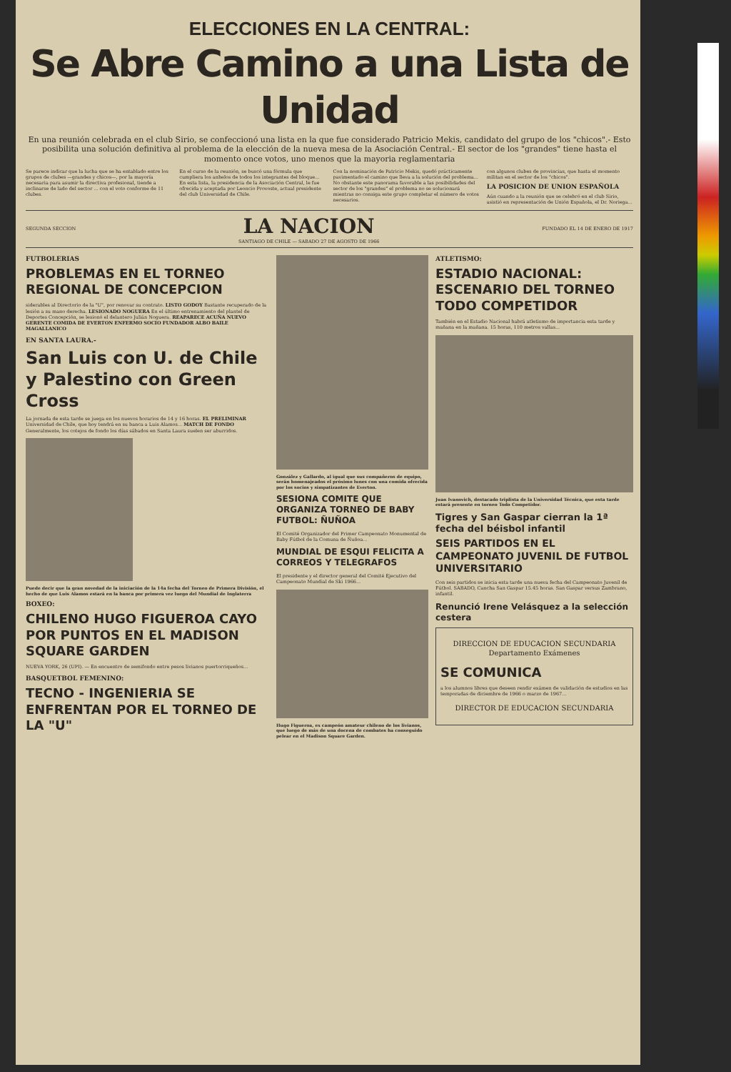ELECCIONES EN LA CENTRAL:
Se Abre Camino a una Lista de Unidad
En una reunión celebrada en el club Sirio, se confeccionó una lista en la que fue considerado Patricio Mekis, candidato del grupo de los "chicos".- Esto posibilita una solución definitiva al problema de la elección de la nueva mesa de la Asociación Central.- El sector de los "grandes" tiene hasta el momento once votos, uno menos que la mayoria reglamentaria
Se parece indicar que la lucha que se ha entablado entre los grupos de clubes —grandes y chicos—, por la mayoría necesaria para asumir la directiva profesional, tiende a inclinarse de lado del sector ... con el voto conforme de 11 clubes.
En el curso de la reunión, se buscó una fórmula que cumpliera los anhelos de todos los integrantes del bloque... En esta lista, la presidencia de la Asociación Central, le fue ofrecida y aceptada por Leoncio Provoste, actual presidente del club Universidad de Chile.
Con la nominación de Patricio Mekis, quedó prácticamente pavimentado el camino que lleva a la solución del problema... No obstante este panorama favorable a las posibilidades del sector de los "grandes" el problema no se solucionará mientras no consiga este grupo completar el número de votos necesarios.
con algunos clubes de provincias, que hasta el momento militan en el sector de los "chicos".
LA POSICION DE UNION ESPAÑOLA
Aún cuando a la reunión que se celebró en el club Sirio, asistió en representación de Unión Española, el Dr. Noriega...
SEGUNDA SECCION
LA NACION
SANTIAGO DE CHILE — SABADO 27 DE AGOSTO DE 1966
FUNDADO EL 14 DE ENERO DE 1917
FUTBOLERIAS
PROBLEMAS EN EL TORNEO REGIONAL DE CONCEPCION
siderables al Directorio de la "U", por renovar su contrato. LISTO GODOY Bastante recuperado de la lesión a su mano derecha. LESIONADO NOGUERA En el último entrenamiento del plantel de Deportes Concepción, se lesionó el delantero Julián Noguera. REAPARECE ACUÑA NUEVO GERENTE COMIDA DE EVERTON ENFERMO SOCIO FUNDADOR ALBO BAILE MAGALLANICO
EN SANTA LAURA.-
San Luis con U. de Chile y Palestino con Green Cross
La jornada de esta tarde se juega en los nuevos horarios de 14 y 16 horas. EL PRELIMINAR Universidad de Chile, que hoy tendrá en su banca a Luis Alamos... MATCH DE FONDO Generalmente, los cotejos de fondo los días sábados en Santa Laura suelen ser aburridos.
Puede decir que la gran novedad de la iniciación de la 14a fecha del Torneo de Primera División, el hecho de que Luis Alamos estará en la banca por primera vez luego del Mundial de Inglaterra
BOXEO:
CHILENO HUGO FIGUEROA CAYO POR PUNTOS EN EL MADISON SQUARE GARDEN
NUEVA YORK, 26 (UPI). — En encuentro de semifondo entre pesos livianos puertorriqueños...
BASQUETBOL FEMENINO:
TECNO - INGENIERIA SE ENFRENTAN POR EL TORNEO DE LA "U"
González y Gallardo, al igual que sus compañeros de equipo, serán homenajeados el próximo lunes con una comida ofrecida por los socios y simpatizantes de Everton.
SESIONA COMITE QUE ORGANIZA TORNEO DE BABY FUTBOL: ÑUÑOA
El Comité Organizador del Primer Campeonato Monumental de Baby Fútbol de la Comuna de Ñuñoa...
MUNDIAL DE ESQUI FELICITA A CORREOS Y TELEGRAFOS
El presidente y el director general del Comité Ejecutivo del Campeonato Mundial de Ski 1966...
Hugo Figueroa, ex campeón amateur chileno de los livianos, que luego de más de una docena de combates ha conseguido pelear en el Madison Square Garden.
ATLETISMO:
ESTADIO NACIONAL: ESCENARIO DEL TORNEO TODO COMPETIDOR
También en el Estadio Nacional habrá atletismo de importancia esta tarde y mañana en la mañana. 15 horas, 110 metros vallas...
Juan Ivanovich, destacado triplista de la Universidad Técnica, que esta tarde estará presente en torneo Todo Competidor.
Tigres y San Gaspar cierran la 1ª fecha del béisbol infantil
SEIS PARTIDOS EN EL CAMPEONATO JUVENIL DE FUTBOL UNIVERSITARIO
Con seis partidos se inicia esta tarde una nueva fecha del Campeonato Juvenil de Fútbol. SABADO, Cancha San Gaspar 15.45 horas. San Gaspar versus Zambrano, infantil.
Renunció Irene Velásquez a la selección cestera
DIRECCION DE EDUCACION SECUNDARIA
Departamento Exámenes
SE COMUNICA
a los alumnos libres que deseen rendir exámen de validación de estudios en las temporadas de diciembre de 1966 o marzo de 1967...
DIRECTOR DE EDUCACION SECUNDARIA